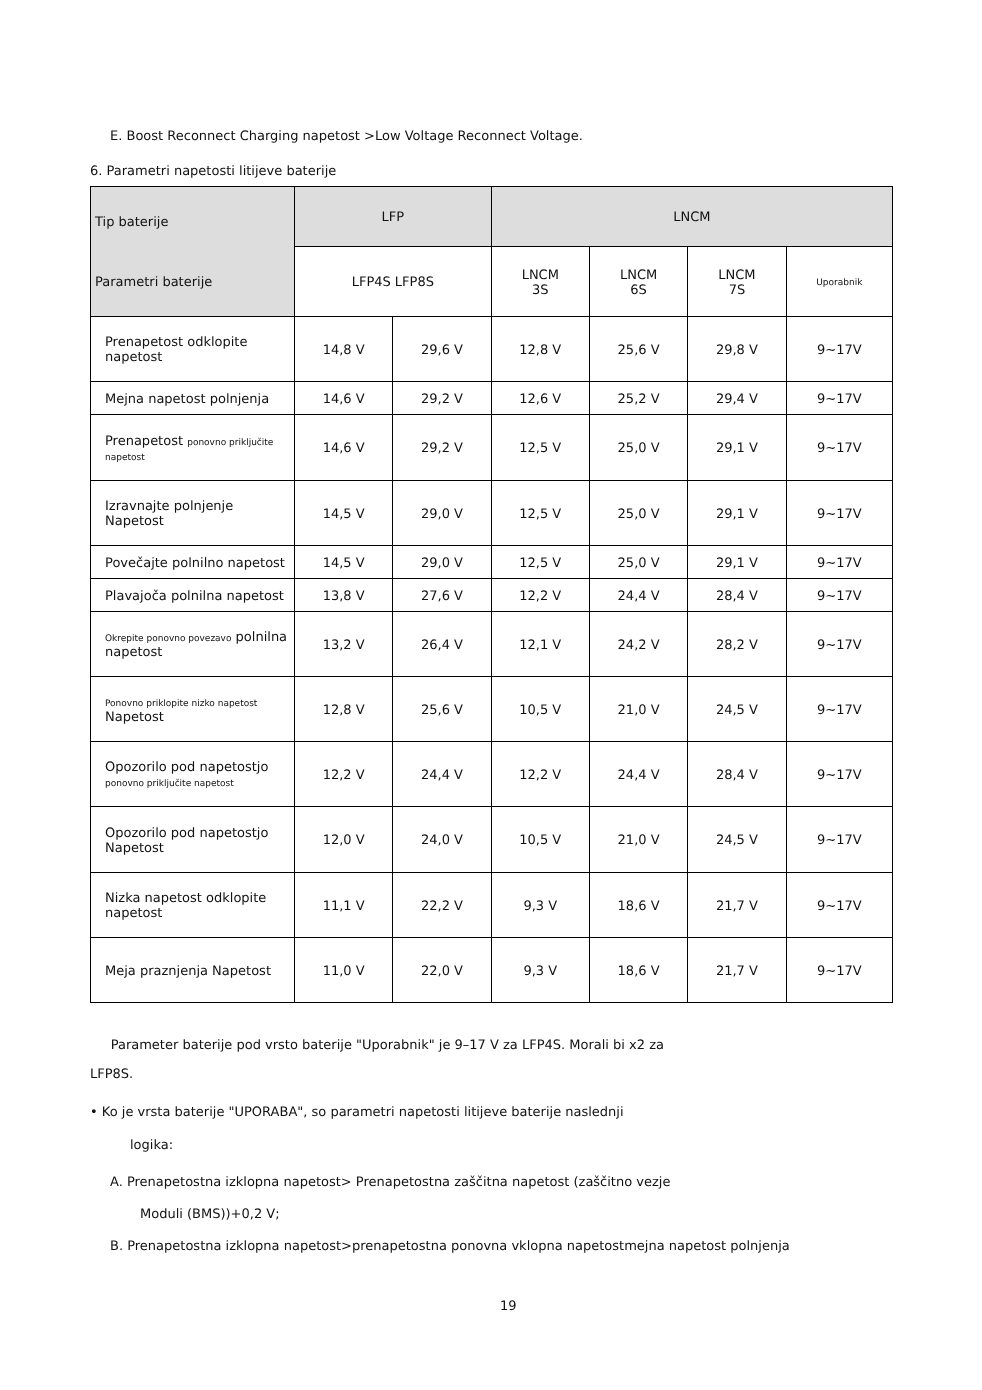E. Boost Reconnect Charging napetost >Low Voltage Reconnect Voltage.
6. Parametri napetosti litijeve baterije
| Tip baterije Parametri baterije | LFP | | LNCM | | | |
| --- | --- | --- | --- | --- | --- | --- |
| | LFP4S LFP8S | | LNCM 3S | LNCM 6S | LNCM 7S | Uporabnik |
| Prenapetost odklopite napetost | 14,8 V | 29,6 V | 12,8 V | 25,6 V | 29,8 V | 9~17V |
| Mejna napetost polnjenja | 14,6 V | 29,2 V | 12,6 V | 25,2 V | 29,4 V | 9~17V |
| Prenapetost ponovno priključite napetost | 14,6 V | 29,2 V | 12,5 V | 25,0 V | 29,1 V | 9~17V |
| Izravnajte polnjenje Napetost | 14,5 V | 29,0 V | 12,5 V | 25,0 V | 29,1 V | 9~17V |
| Povečajte polnilno napetost | 14,5 V | 29,0 V | 12,5 V | 25,0 V | 29,1 V | 9~17V |
| Plavajoča polnilna napetost | 13,8 V | 27,6 V | 12,2 V | 24,4 V | 28,4 V | 9~17V |
| Okrepite ponovno povezavo polnilna napetost | 13,2 V | 26,4 V | 12,1 V | 24,2 V | 28,2 V | 9~17V |
| Ponovno priklopite nizko napetost Napetost | 12,8 V | 25,6 V | 10,5 V | 21,0 V | 24,5 V | 9~17V |
| Opozorilo pod napetostjo ponovno priključite napetost | 12,2 V | 24,4 V | 12,2 V | 24,4 V | 28,4 V | 9~17V |
| Opozorilo pod napetostjo Napetost | 12,0 V | 24,0 V | 10,5 V | 21,0 V | 24,5 V | 9~17V |
| Nizka napetost odklopite napetost | 11,1 V | 22,2 V | 9,3 V | 18,6 V | 21,7 V | 9~17V |
| Meja praznjenja Napetost | 11,0 V | 22,0 V | 9,3 V | 18,6 V | 21,7 V | 9~17V |
Parameter baterije pod vrsto baterije "Uporabnik" je 9–17 V za LFP4S. Morali bi x2 za LFP8S.
• Ko je vrsta baterije "UPORABA", so parametri napetosti litijeve baterije naslednji
logika:
A. Prenapetostna izklopna napetost> Prenapetostna zaščitna napetost (zaščitno vezje
Moduli (BMS))+0,2 V;
B. Prenapetostna izklopna napetost>prenapetostna ponovna vklopna napetostmejna napetost polnjenja
19